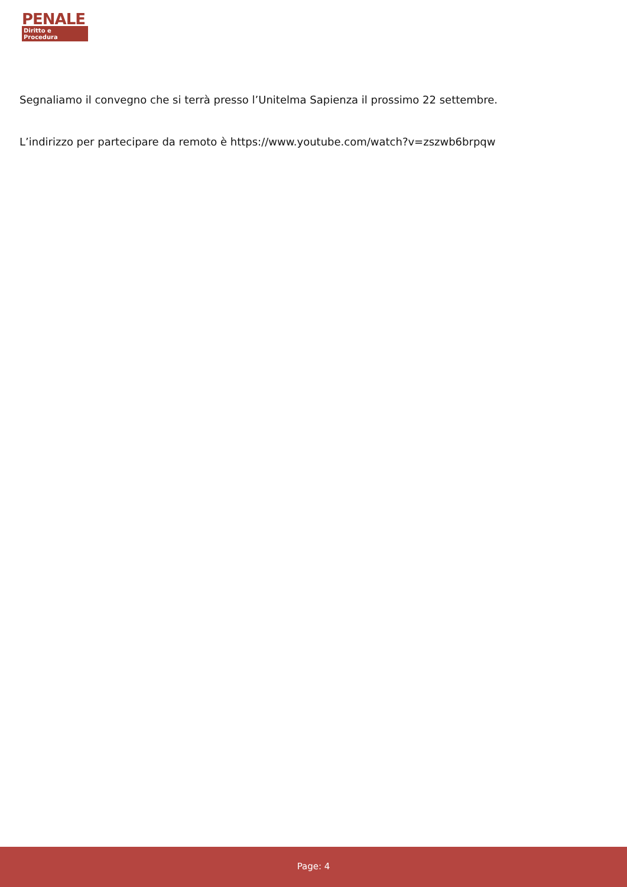PENALE
Diritto e Procedura
Segnaliamo il convegno che si terrà presso l’Unitelma Sapienza il prossimo 22 settembre.
L’indirizzo per partecipare da remoto è https://www.youtube.com/watch?v=zszwb6brpqw
Page: 4